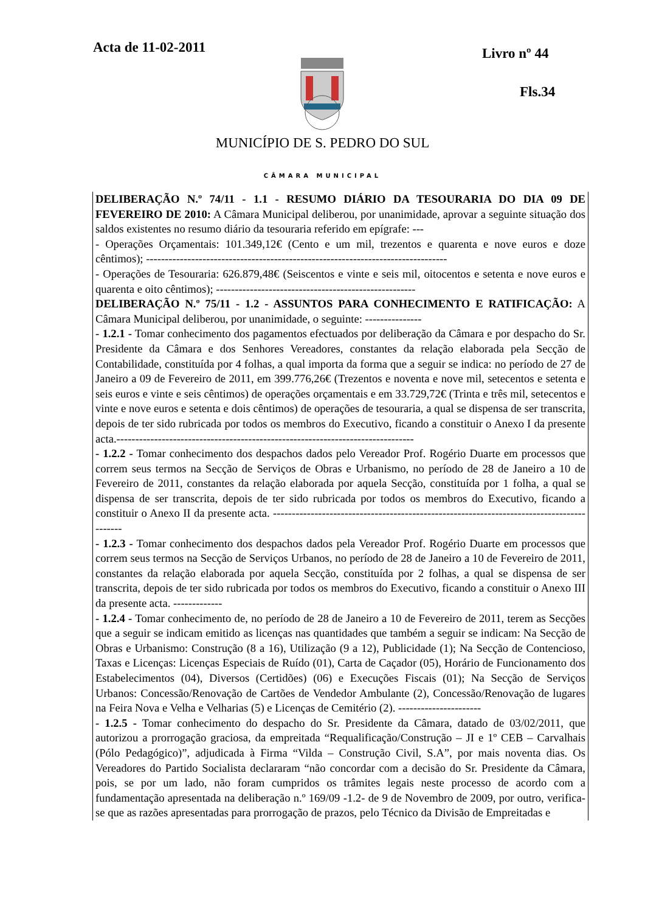Acta de 11-02-2011 Livro nº 44
Fls.34
MUNICÍPIO DE S. PEDRO DO SUL
CÂMARA MUNICIPAL
DELIBERAÇÃO N.º 74/11 - 1.1 - RESUMO DIÁRIO DA TESOURARIA DO DIA 09 DE FEVEREIRO DE 2010: A Câmara Municipal deliberou, por unanimidade, aprovar a seguinte situação dos saldos existentes no resumo diário da tesouraria referido em epígrafe: ---
- Operações Orçamentais: 101.349,12€ (Cento e um mil, trezentos e quarenta e nove euros e doze cêntimos); --------------------------------------------------------------------------------
- Operações de Tesouraria: 626.879,48€ (Seiscentos e vinte e seis mil, oitocentos e setenta e nove euros e quarenta e oito cêntimos); -----------------------------------------------------
DELIBERAÇÃO N.º 75/11 - 1.2 - ASSUNTOS PARA CONHECIMENTO E RATIFICAÇÃO: A Câmara Municipal deliberou, por unanimidade, o seguinte: ---------------
- 1.2.1 - Tomar conhecimento dos pagamentos efectuados por deliberação da Câmara e por despacho do Sr. Presidente da Câmara e dos Senhores Vereadores, constantes da relação elaborada pela Secção de Contabilidade, constituída por 4 folhas, a qual importa da forma que a seguir se indica: no período de 27 de Janeiro a 09 de Fevereiro de 2011, em 399.776,26€ (Trezentos e noventa e nove mil, setecentos e setenta e seis euros e vinte e seis cêntimos) de operações orçamentais e em 33.729,72€ (Trinta e três mil, setecentos e vinte e nove euros e setenta e dois cêntimos) de operações de tesouraria, a qual se dispensa de ser transcrita, depois de ter sido rubricada por todos os membros do Executivo, ficando a constituir o Anexo I da presente acta.-------------------------------------------------------------------------------
- 1.2.2 - Tomar conhecimento dos despachos dados pelo Vereador Prof. Rogério Duarte em processos que correm seus termos na Secção de Serviços de Obras e Urbanismo, no período de 28 de Janeiro a 10 de Fevereiro de 2011, constantes da relação elaborada por aquela Secção, constituída por 1 folha, a qual se dispensa de ser transcrita, depois de ter sido rubricada por todos os membros do Executivo, ficando a constituir o Anexo II da presente acta. ------------------------------------------------------------------------------------------
- 1.2.3 - Tomar conhecimento dos despachos dados pela Vereador Prof. Rogério Duarte em processos que correm seus termos na Secção de Serviços Urbanos, no período de 28 de Janeiro a 10 de Fevereiro de 2011, constantes da relação elaborada por aquela Secção, constituída por 2 folhas, a qual se dispensa de ser transcrita, depois de ter sido rubricada por todos os membros do Executivo, ficando a constituir o Anexo III da presente acta. -------------
- 1.2.4 - Tomar conhecimento de, no período de 28 de Janeiro a 10 de Fevereiro de 2011, terem as Secções que a seguir se indicam emitido as licenças nas quantidades que também a seguir se indicam: Na Secção de Obras e Urbanismo: Construção (8 a 16), Utilização (9 a 12), Publicidade (1); Na Secção de Contencioso, Taxas e Licenças: Licenças Especiais de Ruído (01), Carta de Caçador (05), Horário de Funcionamento dos Estabelecimentos (04), Diversos (Certidões) (06) e Execuções Fiscais (01); Na Secção de Serviços Urbanos: Concessão/Renovação de Cartões de Vendedor Ambulante (2), Concessão/Renovação de lugares na Feira Nova e Velha e Velharias (5) e Licenças de Cemitério (2). ----------------------
- 1.2.5 - Tomar conhecimento do despacho do Sr. Presidente da Câmara, datado de 03/02/2011, que autorizou a prorrogação graciosa, da empreitada “Requalificação/Construção – JI e 1º CEB – Carvalhais (Pólo Pedagógico)”, adjudicada à Firma “Vilda – Construção Civil, S.A”, por mais noventa dias. Os Vereadores do Partido Socialista declararam “não concordar com a decisão do Sr. Presidente da Câmara, pois, se por um lado, não foram cumpridos os trâmites legais neste processo de acordo com a fundamentação apresentada na deliberação n.º 169/09 -1.2- de 9 de Novembro de 2009, por outro, verifica-se que as razões apresentadas para prorrogação de prazos, pelo Técnico da Divisão de Empreitadas e